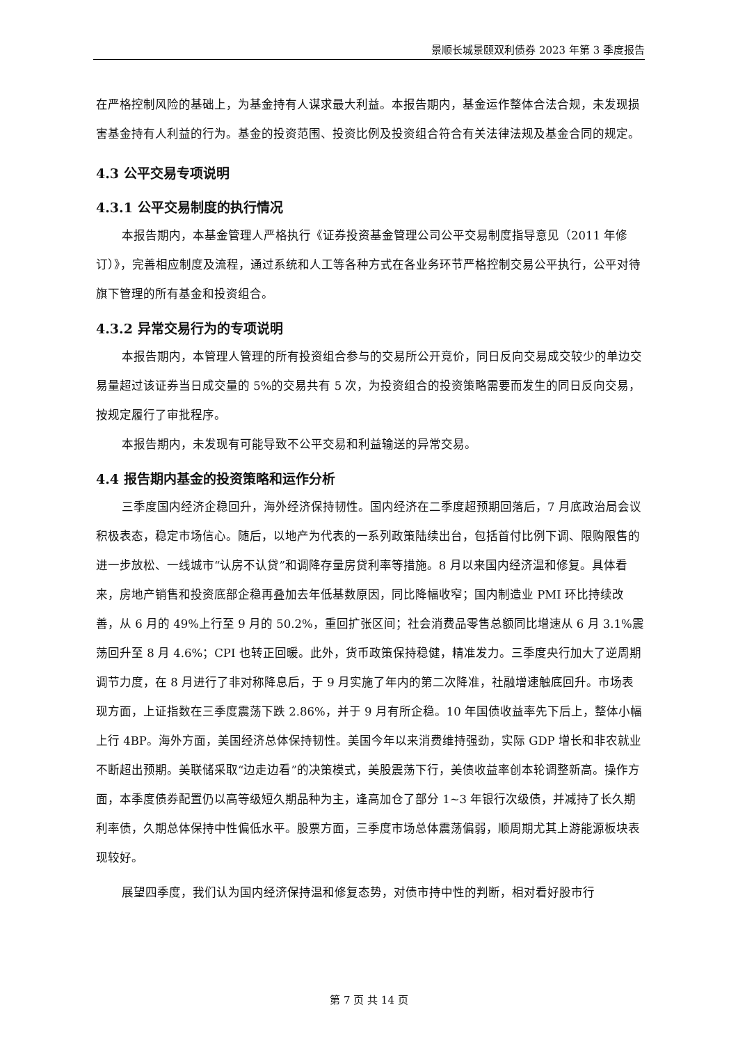景顺长城景颐双利债券 2023 年第 3 季度报告
在严格控制风险的基础上，为基金持有人谋求最大利益。本报告期内，基金运作整体合法合规，未发现损害基金持有人利益的行为。基金的投资范围、投资比例及投资组合符合有关法律法规及基金合同的规定。
4.3 公平交易专项说明
4.3.1 公平交易制度的执行情况
本报告期内，本基金管理人严格执行《证券投资基金管理公司公平交易制度指导意见（2011 年修订）》，完善相应制度及流程，通过系统和人工等各种方式在各业务环节严格控制交易公平执行，公平对待旗下管理的所有基金和投资组合。
4.3.2 异常交易行为的专项说明
本报告期内，本管理人管理的所有投资组合参与的交易所公开竞价，同日反向交易成交较少的单边交易量超过该证券当日成交量的 5%的交易共有 5 次，为投资组合的投资策略需要而发生的同日反向交易，按规定履行了审批程序。
本报告期内，未发现有可能导致不公平交易和利益输送的异常交易。
4.4 报告期内基金的投资策略和运作分析
三季度国内经济企稳回升，海外经济保持韧性。国内经济在二季度超预期回落后，7 月底政治局会议积极表态，稳定市场信心。随后，以地产为代表的一系列政策陆续出台，包括首付比例下调、限购限售的进一步放松、一线城市“认房不认贷”和调降存量房贷利率等措施。8 月以来国内经济温和修复。具体看来，房地产销售和投资底部企稳再叠加去年低基数原因，同比降幅收窄；国内制造业 PMI 环比持续改善，从 6 月的 49%上行至 9 月的 50.2%，重回扩张区间；社会消费品零售总额同比增速从 6 月 3.1%震荡回升至 8 月 4.6%；CPI 也转正回暖。此外，货币政策保持稳健，精准发力。三季度央行加大了逆周期调节力度，在 8 月进行了非对称降息后，于 9 月实施了年内的第二次降准，社融增速触底回升。市场表现方面，上证指数在三季度震荡下跌 2.86%，并于 9 月有所企稳。10 年国债收益率先下后上，整体小幅上行 4BP。海外方面，美国经济总体保持韧性。美国今年以来消费维持强劲，实际 GDP 增长和非农就业不断超出预期。美联储采取“边走边看”的决策模式，美股震荡下行，美债收益率创本轮调整新高。操作方面，本季度债券配置仍以高等级短久期品种为主，逢高加仓了部分 1~3 年银行次级债，并减持了长久期利率债，久期总体保持中性偏低水平。股票方面，三季度市场总体震荡偏弱，顺周期尤其上游能源板块表现较好。
展望四季度，我们认为国内经济保持温和修复态势，对债市持中性的判断，相对看好股市行
第 7 页 共 14 页